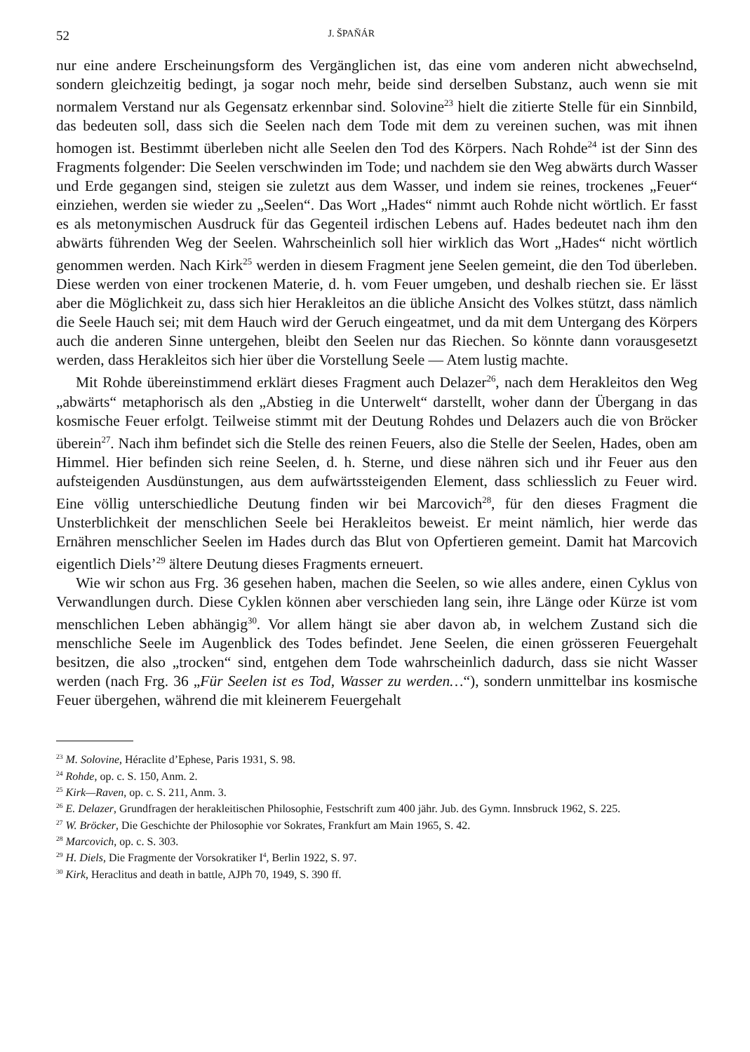52 J. ŠPAŇÁR
nur eine andere Erscheinungsform des Vergänglichen ist, das eine vom anderen nicht abwechselnd, sondern gleichzeitig bedingt, ja sogar noch mehr, beide sind derselben Substanz, auch wenn sie mit normalem Verstand nur als Gegensatz erkennbar sind. Solovine<sup>23</sup> hielt die zitierte Stelle für ein Sinnbild, das bedeuten soll, dass sich die Seelen nach dem Tode mit dem zu vereinen suchen, was mit ihnen homogen ist. Bestimmt überleben nicht alle Seelen den Tod des Körpers. Nach Rohde<sup>24</sup> ist der Sinn des Fragments folgender: Die Seelen verschwinden im Tode; und nachdem sie den Weg abwärts durch Wasser und Erde gegangen sind, steigen sie zuletzt aus dem Wasser, und indem sie reines, trockenes „Feuer“ einziehen, werden sie wieder zu „Seelen“. Das Wort „Hades“ nimmt auch Rohde nicht wörtlich. Er fasst es als metonymischen Ausdruck für das Gegenteil irdischen Lebens auf. Hades bedeutet nach ihm den abwärts führenden Weg der Seelen. Wahrscheinlich soll hier wirklich das Wort „Hades“ nicht wörtlich genommen werden. Nach Kirk<sup>25</sup> werden in diesem Fragment jene Seelen gemeint, die den Tod überleben. Diese werden von einer trockenen Materie, d. h. vom Feuer umgeben, und deshalb riechen sie. Er lässt aber die Möglichkeit zu, dass sich hier Herakleitos an die übliche Ansicht des Volkes stützt, dass nämlich die Seele Hauch sei; mit dem Hauch wird der Geruch eingeatmet, und da mit dem Untergang des Körpers auch die anderen Sinne untergehen, bleibt den Seelen nur das Riechen. So könnte dann vorausgesetzt werden, dass Herakleitos sich hier über die Vorstellung Seele — Atem lustig machte.
Mit Rohde übereinstimmend erklärt dieses Fragment auch Delazer<sup>26</sup>, nach dem Herakleitos den Weg „abwärts“ metaphorisch als den „Abstieg in die Unterwelt“ darstellt, woher dann der Übergang in das kosmische Feuer erfolgt. Teilweise stimmt mit der Deutung Rohdes und Delazers auch die von Bröcker überein<sup>27</sup>. Nach ihm befindet sich die Stelle des reinen Feuers, also die Stelle der Seelen, Hades, oben am Himmel. Hier befinden sich reine Seelen, d. h. Sterne, und diese nähren sich und ihr Feuer aus den aufsteigenden Ausdünstungen, aus dem aufwärtssteigenden Element, dass schliesslich zu Feuer wird. Eine völlig unterschiedliche Deutung finden wir bei Marcovich<sup>28</sup>, für den dieses Fragment die Unsterblichkeit der menschlichen Seele bei Herakleitos beweist. Er meint nämlich, hier werde das Ernähren menschlicher Seelen im Hades durch das Blut von Opfertieren gemeint. Damit hat Marcovich eigentlich Diels’<sup>29</sup> ältere Deutung dieses Fragments erneuert.
Wie wir schon aus Frg. 36 gesehen haben, machen die Seelen, so wie alles andere, einen Cyklus von Verwandlungen durch. Diese Cyklen können aber verschieden lang sein, ihre Länge oder Kürze ist vom menschlichen Leben abhängig<sup>30</sup>. Vor allem hängt sie aber davon ab, in welchem Zustand sich die menschliche Seele im Augenblick des Todes befindet. Jene Seelen, die einen grösseren Feuergehalt besitzen, die also „trocken“ sind, entgehen dem Tode wahrscheinlich dadurch, dass sie nicht Wasser werden (nach Frg. 36 „Für Seelen ist es Tod, Wasser zu werden…“), sondern unmittelbar ins kosmische Feuer übergehen, während die mit kleinerem Feuergehalt
<sup>23</sup> M. Solovine, Héraclite d’Ephese, Paris 1931, S. 98.
<sup>24</sup> Rohde, op. c. S. 150, Anm. 2.
<sup>25</sup> Kirk—Raven, op. c. S. 211, Anm. 3.
<sup>26</sup> E. Delazer, Grundfragen der herakleitischen Philosophie, Festschrift zum 400 jähr. Jub. des Gymn. Innsbruck 1962, S. 225.
<sup>27</sup> W. Bröcker, Die Geschichte der Philosophie vor Sokrates, Frankfurt am Main 1965, S. 42.
<sup>28</sup> Marcovich, op. c. S. 303.
<sup>29</sup> H. Diels, Die Fragmente der Vorsokratiker I<sup>4</sup>, Berlin 1922, S. 97.
<sup>30</sup> Kirk, Heraclitus and death in battle, AJPh 70, 1949, S. 390 ff.